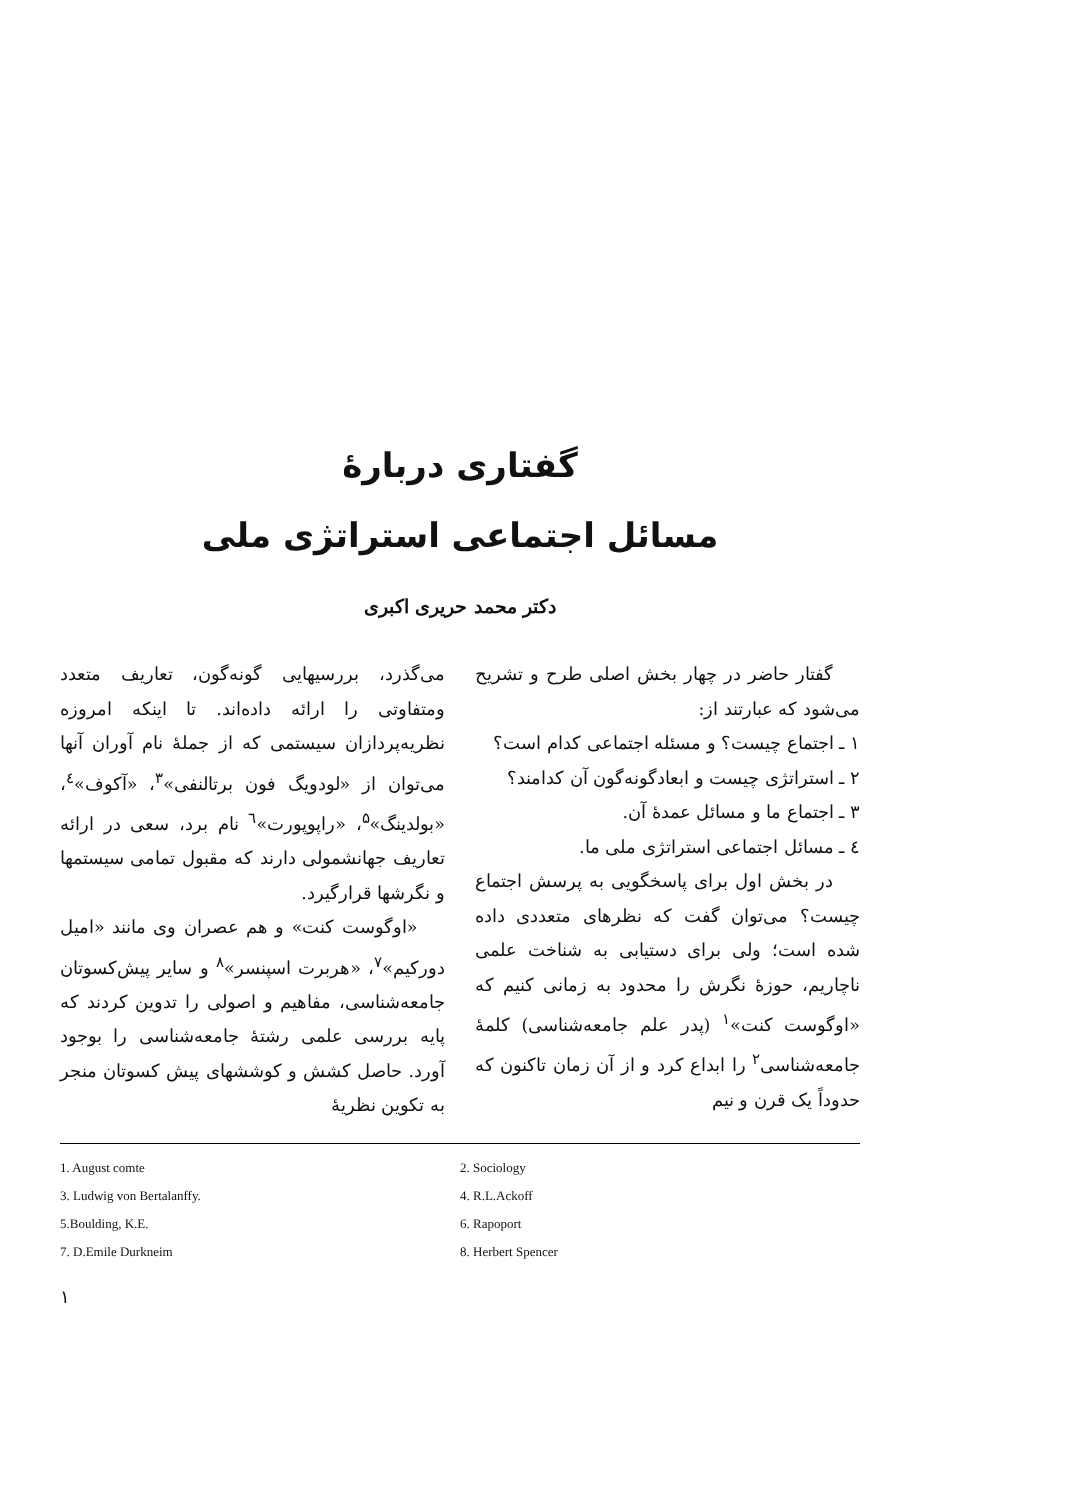گفتاری دربارهٔ
مسائل اجتماعی استراتژی ملی
دکتر محمد حریری اکبری
گفتار حاضر در چهار بخش اصلی طرح و تشریح می‌شود که عبارتند از:
۱ ـ اجتماع چیست؟ و مسئله اجتماعی کدام است؟
۲ ـ استراتژی چیست و ابعادگونه‌گون آن کدامند؟
۳ ـ اجتماع ما و مسائل عمدهٔ آن.
٤ ـ مسائل اجتماعی استراتژی ملی ما.
در بخش اول برای پاسخگویی به پرسش اجتماع چیست؟ می‌توان گفت که نظرهای متعددی داده شده است؛ ولی برای دستیابی به شناخت علمی ناچاریم، حوزهٔ نگرش را محدود به زمانی کنیم که «اوگوست کنت»<sup>۱</sup> (پدر علم جامعه‌شناسی) کلمهٔ جامعه‌شناسی<sup>۲</sup> را ابداع کرد و از آن زمان تاکنون که حدوداً یک قرن و نیم
می‌گذرد، بررسیهایی گونه‌گون، تعاریف متعدد ومتفاوتی را ارائه داده‌اند. تا اینکه امروزه نظریه‌پردازان سیستمی که از جملهٔ نام آوران آنها می‌توان از «لودویگ فون برتالنفی»<sup>۳</sup>، «آکوف»<sup>٤</sup>، «بولدینگ»<sup>۵</sup>، «راپوپورت»<sup>٦</sup> نام برد، سعی در ارائه تعاریف جهانشمولی دارند که مقبول تمامی سیستمها و نگرشها قرارگیرد.
«اوگوست کنت» و هم عصران وی مانند «امیل دورکیم»<sup>۷</sup>، «هربرت اسپنسر»<sup>۸</sup> و سایر پیش‌کسوتان جامعه‌شناسی، مفاهیم و اصولی را تدوین کردند که پایه بررسی علمی رشتهٔ جامعه‌شناسی را بوجود آورد. حاصل کشش و کوششهای پیش کسوتان منجر به تکوین نظریهٔ
1. August comte
2. Sociology
3. Ludwig von Bertalanffy.
4. R.L.Ackoff
5.Boulding, K.E.
6. Rapoport
7. D.Emile Durkneim
8. Herbert Spencer
۱